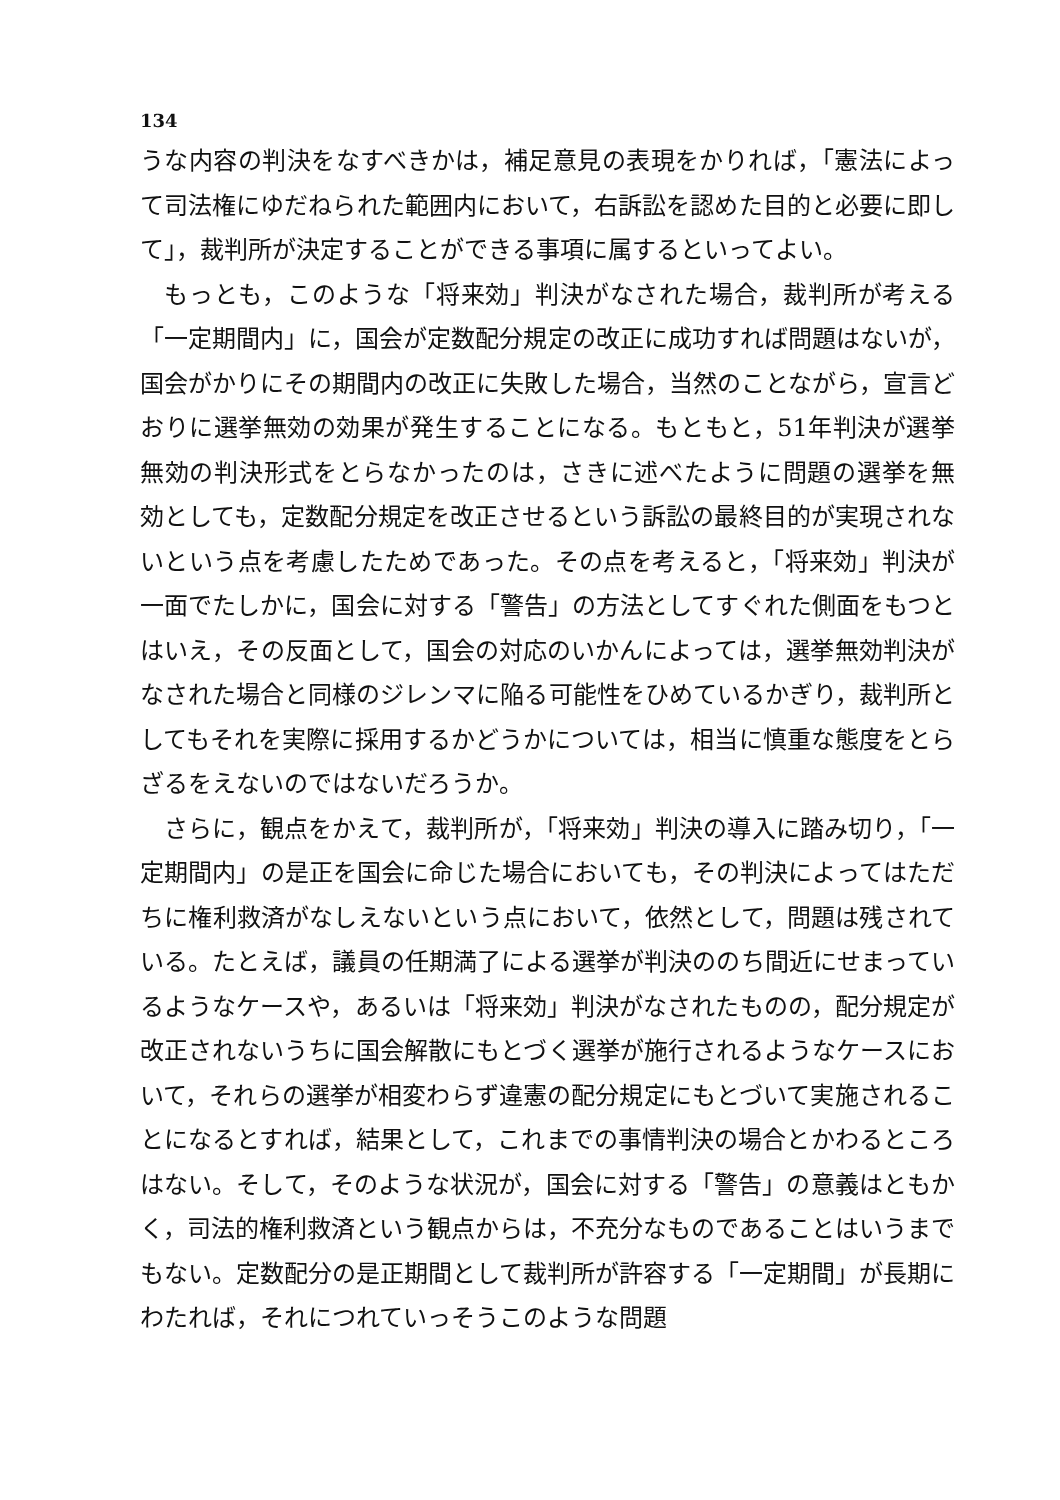134
うな内容の判決をなすべきかは，補足意見の表現をかりれば，「憲法によって司法権にゆだねられた範囲内において，右訴訟を認めた目的と必要に即して」，裁判所が決定することができる事項に属するといってよい。
もっとも，このような「将来効」判決がなされた場合，裁判所が考える「一定期間内」に，国会が定数配分規定の改正に成功すれば問題はないが，国会がかりにその期間内の改正に失敗した場合，当然のことながら，宣言どおりに選挙無効の効果が発生することになる。もともと，51年判決が選挙無効の判決形式をとらなかったのは，さきに述べたように問題の選挙を無効としても，定数配分規定を改正させるという訴訟の最終目的が実現されないという点を考慮したためであった。その点を考えると，「将来効」判決が一面でたしかに，国会に対する「警告」の方法としてすぐれた側面をもつとはいえ，その反面として，国会の対応のいかんによっては，選挙無効判決がなされた場合と同様のジレンマに陥る可能性をひめているかぎり，裁判所としてもそれを実際に採用するかどうかについては，相当に慎重な態度をとらざるをえないのではないだろうか。
さらに，観点をかえて，裁判所が，「将来効」判決の導入に踏み切り，「一定期間内」の是正を国会に命じた場合においても，その判決によってはただちに権利救済がなしえないという点において，依然として，問題は残されている。たとえば，議員の任期満了による選挙が判決ののち間近にせまっているようなケースや，あるいは「将来効」判決がなされたものの，配分規定が改正されないうちに国会解散にもとづく選挙が施行されるようなケースにおいて，それらの選挙が相変わらず違憲の配分規定にもとづいて実施されることになるとすれば，結果として，これまでの事情判決の場合とかわるところはない。そして，そのような状況が，国会に対する「警告」の意義はともかく，司法的権利救済という観点からは，不充分なものであることはいうまでもない。定数配分の是正期間として裁判所が許容する「一定期間」が長期にわたれば，それにつれていっそうこのような問題